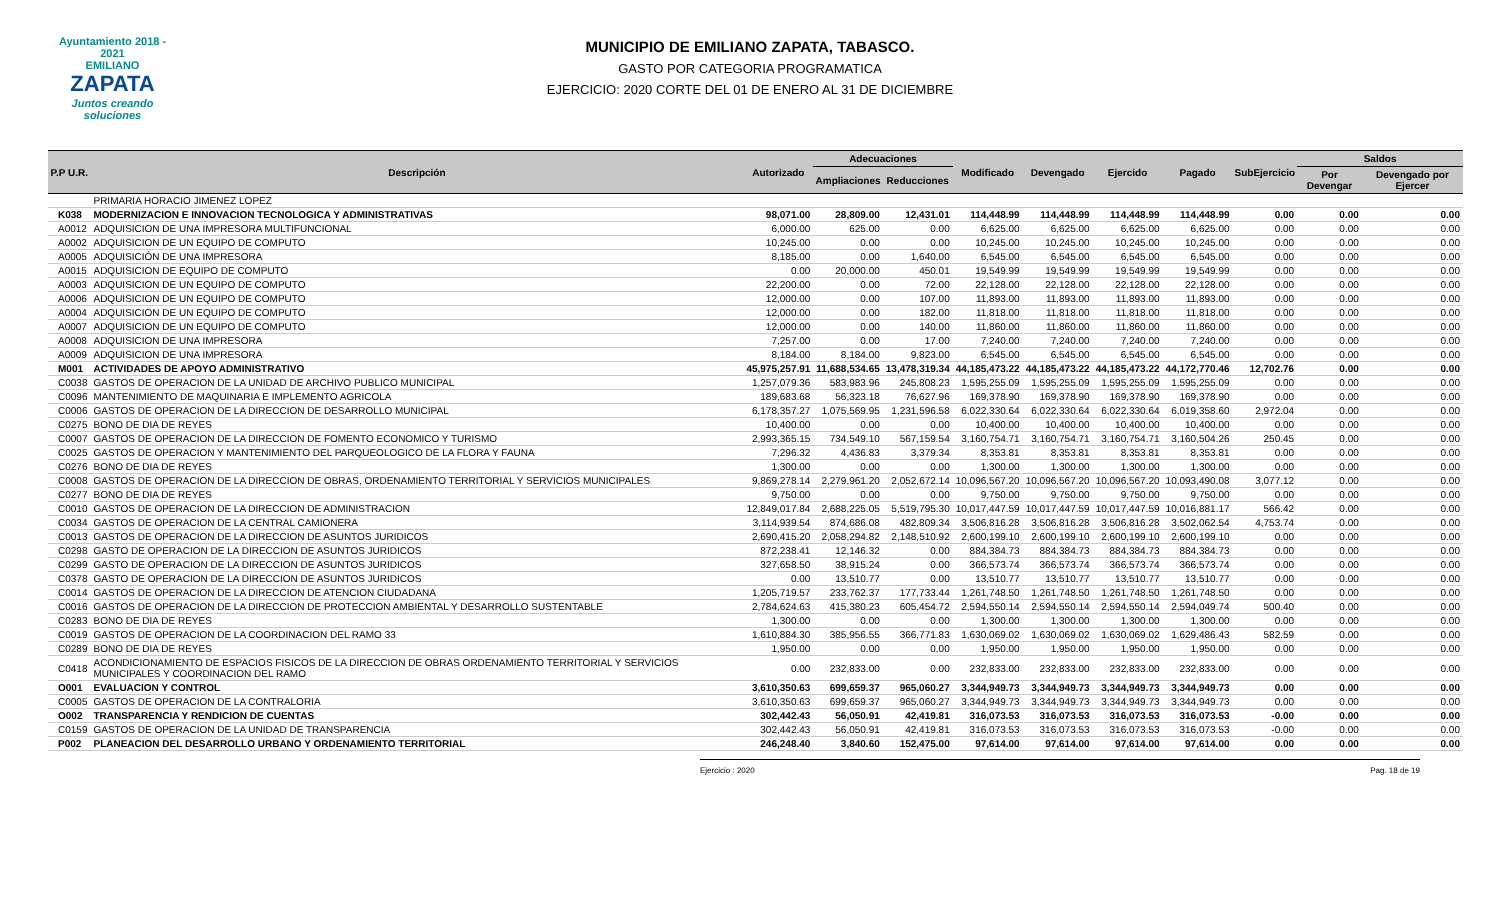Ayuntamiento 2018 - 2021
EMILIANO
ZAPATA
Juntos creando soluciones
MUNICIPIO DE EMILIANO ZAPATA, TABASCO.
GASTO POR CATEGORIA PROGRAMATICA
EJERCICIO: 2020 CORTE DEL 01 DE ENERO AL 31 DE DICIEMBRE
| P.P U.R. | Descripción | Autorizado | Adecuaciones | | Modificado | Devengado | Ejercido | Pagado | SubEjercicio | Saldos | |
| --- | --- | --- | --- | --- | --- | --- | --- | --- | --- | --- | --- |
| | | | Ampliaciones | Reducciones | | | | | | Por Devengar | Devengado por Ejercer |
| | PRIMARIA HORACIO JIMENEZ LOPEZ | | | | | | | | | | |
| K038 | MODERNIZACION E INNOVACION TECNOLOGICA Y ADMINISTRATIVAS | 98,071.00 | 28,809.00 | 12,431.01 | 114,448.99 | 114,448.99 | 114,448.99 | 114,448.99 | 0.00 | 0.00 | 0.00 |
| A0012 | ADQUISICION DE UNA IMPRESORA MULTIFUNCIONAL | 6,000.00 | 625.00 | 0.00 | 6,625.00 | 6,625.00 | 6,625.00 | 6,625.00 | 0.00 | 0.00 | 0.00 |
| A0002 | ADQUISICION DE UN EQUIPO DE COMPUTO | 10,245.00 | 0.00 | 0.00 | 10,245.00 | 10,245.00 | 10,245.00 | 10,245.00 | 0.00 | 0.00 | 0.00 |
| A0005 | ADQUISICIÓN DE UNA IMPRESORA | 8,185.00 | 0.00 | 1,640.00 | 6,545.00 | 6,545.00 | 6,545.00 | 6,545.00 | 0.00 | 0.00 | 0.00 |
| A0015 | ADQUISICION DE EQUIPO DE COMPUTO | 0.00 | 20,000.00 | 450.01 | 19,549.99 | 19,549.99 | 19,549.99 | 19,549.99 | 0.00 | 0.00 | 0.00 |
| A0003 | ADQUISICION DE UN EQUIPO DE COMPUTO | 22,200.00 | 0.00 | 72.00 | 22,128.00 | 22,128.00 | 22,128.00 | 22,128.00 | 0.00 | 0.00 | 0.00 |
| A0006 | ADQUISICION DE UN EQUIPO DE COMPUTO | 12,000.00 | 0.00 | 107.00 | 11,893.00 | 11,893.00 | 11,893.00 | 11,893.00 | 0.00 | 0.00 | 0.00 |
| A0004 | ADQUISICION DE UN EQUIPO DE COMPUTO | 12,000.00 | 0.00 | 182.00 | 11,818.00 | 11,818.00 | 11,818.00 | 11,818.00 | 0.00 | 0.00 | 0.00 |
| A0007 | ADQUISICION DE UN EQUIPO DE COMPUTO | 12,000.00 | 0.00 | 140.00 | 11,860.00 | 11,860.00 | 11,860.00 | 11,860.00 | 0.00 | 0.00 | 0.00 |
| A0008 | ADQUISICION DE UNA IMPRESORA | 7,257.00 | 0.00 | 17.00 | 7,240.00 | 7,240.00 | 7,240.00 | 7,240.00 | 0.00 | 0.00 | 0.00 |
| A0009 | ADQUISICION DE UNA IMPRESORA | 8,184.00 | 8,184.00 | 9,823.00 | 6,545.00 | 6,545.00 | 6,545.00 | 6,545.00 | 0.00 | 0.00 | 0.00 |
| M001 | ACTIVIDADES DE APOYO ADMINISTRATIVO | 45,975,257.91 | 11,688,534.65 | 13,478,319.34 | 44,185,473.22 | 44,185,473.22 | 44,185,473.22 | 44,172,770.46 | 12,702.76 | 0.00 | 0.00 |
| C0038 | GASTOS DE OPERACION DE LA UNIDAD DE ARCHIVO PUBLICO MUNICIPAL | 1,257,079.36 | 583,983.96 | 245,808.23 | 1,595,255.09 | 1,595,255.09 | 1,595,255.09 | 1,595,255.09 | 0.00 | 0.00 | 0.00 |
| C0096 | MANTENIMIENTO DE MAQUINARIA E IMPLEMENTO AGRICOLA | 189,683.68 | 56,323.18 | 76,627.96 | 169,378.90 | 169,378.90 | 169,378.90 | 169,378.90 | 0.00 | 0.00 | 0.00 |
| C0006 | GASTOS DE OPERACION DE LA DIRECCION DE DESARROLLO MUNICIPAL | 6,178,357.27 | 1,075,569.95 | 1,231,596.58 | 6,022,330.64 | 6,022,330.64 | 6,022,330.64 | 6,019,358.60 | 2,972.04 | 0.00 | 0.00 |
| C0275 | BONO DE DIA DE REYES | 10,400.00 | 0.00 | 0.00 | 10,400.00 | 10,400.00 | 10,400.00 | 10,400.00 | 0.00 | 0.00 | 0.00 |
| C0007 | GASTOS DE OPERACION DE LA DIRECCION DE FOMENTO ECONOMICO Y TURISMO | 2,993,365.15 | 734,549.10 | 567,159.54 | 3,160,754.71 | 3,160,754.71 | 3,160,754.71 | 3,160,504.26 | 250.45 | 0.00 | 0.00 |
| C0025 | GASTOS DE OPERACION Y MANTENIMIENTO DEL PARQUEOLOGICO DE LA FLORA Y FAUNA | 7,296.32 | 4,436.83 | 3,379.34 | 8,353.81 | 8,353.81 | 8,353.81 | 8,353.81 | 0.00 | 0.00 | 0.00 |
| C0276 | BONO DE DIA DE REYES | 1,300.00 | 0.00 | 0.00 | 1,300.00 | 1,300.00 | 1,300.00 | 1,300.00 | 0.00 | 0.00 | 0.00 |
| C0008 | GASTOS DE OPERACION DE LA DIRECCION DE OBRAS, ORDENAMIENTO TERRITORIAL Y SERVICIOS MUNICIPALES | 9,869,278.14 | 2,279,961.20 | 2,052,672.14 | 10,096,567.20 | 10,096,567.20 | 10,096,567.20 | 10,093,490.08 | 3,077.12 | 0.00 | 0.00 |
| C0277 | BONO DE DIA DE REYES | 9,750.00 | 0.00 | 0.00 | 9,750.00 | 9,750.00 | 9,750.00 | 9,750.00 | 0.00 | 0.00 | 0.00 |
| C0010 | GASTOS DE OPERACION DE LA DIRECCION DE ADMINISTRACION | 12,849,017.84 | 2,688,225.05 | 5,519,795.30 | 10,017,447.59 | 10,017,447.59 | 10,017,447.59 | 10,016,881.17 | 566.42 | 0.00 | 0.00 |
| C0034 | GASTOS DE OPERACION DE LA CENTRAL CAMIONERA | 3,114,939.54 | 874,686.08 | 482,809.34 | 3,506,816.28 | 3,506,816.28 | 3,506,816.28 | 3,502,062.54 | 4,753.74 | 0.00 | 0.00 |
| C0013 | GASTOS DE OPERACION DE LA DIRECCION DE ASUNTOS JURIDICOS | 2,690,415.20 | 2,058,294.82 | 2,148,510.92 | 2,600,199.10 | 2,600,199.10 | 2,600,199.10 | 2,600,199.10 | 0.00 | 0.00 | 0.00 |
| C0298 | GASTO DE OPERACION DE LA DIRECCION DE ASUNTOS JURIDICOS | 872,238.41 | 12,146.32 | 0.00 | 884,384.73 | 884,384.73 | 884,384.73 | 884,384.73 | 0.00 | 0.00 | 0.00 |
| C0299 | GASTO DE OPERACION DE LA DIRECCION DE ASUNTOS JURIDICOS | 327,658.50 | 38,915.24 | 0.00 | 366,573.74 | 366,573.74 | 366,573.74 | 366,573.74 | 0.00 | 0.00 | 0.00 |
| C0378 | GASTO DE OPERACION DE LA DIRECCION DE ASUNTOS JURIDICOS | 0.00 | 13,510.77 | 0.00 | 13,510.77 | 13,510.77 | 13,510.77 | 13,510.77 | 0.00 | 0.00 | 0.00 |
| C0014 | GASTOS DE OPERACION DE LA DIRECCION DE ATENCION CIUDADANA | 1,205,719.57 | 233,762.37 | 177,733.44 | 1,261,748.50 | 1,261,748.50 | 1,261,748.50 | 1,261,748.50 | 0.00 | 0.00 | 0.00 |
| C0016 | GASTOS DE OPERACION DE LA DIRECCION DE PROTECCION AMBIENTAL Y DESARROLLO SUSTENTABLE | 2,784,624.63 | 415,380.23 | 605,454.72 | 2,594,550.14 | 2,594,550.14 | 2,594,550.14 | 2,594,049.74 | 500.40 | 0.00 | 0.00 |
| C0283 | BONO DE DIA DE REYES | 1,300.00 | 0.00 | 0.00 | 1,300.00 | 1,300.00 | 1,300.00 | 1,300.00 | 0.00 | 0.00 | 0.00 |
| C0019 | GASTOS DE OPERACION DE LA COORDINACION DEL RAMO 33 | 1,610,884.30 | 385,956.55 | 366,771.83 | 1,630,069.02 | 1,630,069.02 | 1,630,069.02 | 1,629,486.43 | 582.59 | 0.00 | 0.00 |
| C0289 | BONO DE DIA DE REYES | 1,950.00 | 0.00 | 0.00 | 1,950.00 | 1,950.00 | 1,950.00 | 1,950.00 | 0.00 | 0.00 | 0.00 |
| C0418 | ACONDICIONAMIENTO DE ESPACIOS FISICOS DE LA DIRECCION DE OBRAS ORDENAMIENTO TERRITORIAL Y SERVICIOS MUNICIPALES Y COORDINACION DEL RAMO | 0.00 | 232,833.00 | 0.00 | 232,833.00 | 232,833.00 | 232,833.00 | 232,833.00 | 0.00 | 0.00 | 0.00 |
| O001 | EVALUACION Y CONTROL | 3,610,350.63 | 699,659.37 | 965,060.27 | 3,344,949.73 | 3,344,949.73 | 3,344,949.73 | 3,344,949.73 | 0.00 | 0.00 | 0.00 |
| C0005 | GASTOS DE OPERACION DE LA CONTRALORIA | 3,610,350.63 | 699,659.37 | 965,060.27 | 3,344,949.73 | 3,344,949.73 | 3,344,949.73 | 3,344,949.73 | 0.00 | 0.00 | 0.00 |
| O002 | TRANSPARENCIA Y RENDICION DE CUENTAS | 302,442.43 | 56,050.91 | 42,419.81 | 316,073.53 | 316,073.53 | 316,073.53 | 316,073.53 | -0.00 | 0.00 | 0.00 |
| C0159 | GASTOS DE OPERACION DE LA UNIDAD DE TRANSPARENCIA | 302,442.43 | 56,050.91 | 42,419.81 | 316,073.53 | 316,073.53 | 316,073.53 | 316,073.53 | -0.00 | 0.00 | 0.00 |
| P002 | PLANEACION DEL DESARROLLO URBANO Y ORDENAMIENTO TERRITORIAL | 246,248.40 | 3,840.60 | 152,475.00 | 97,614.00 | 97,614.00 | 97,614.00 | 97,614.00 | 0.00 | 0.00 | 0.00 |
Ejercicio : 2020 Pag. 18 de 19